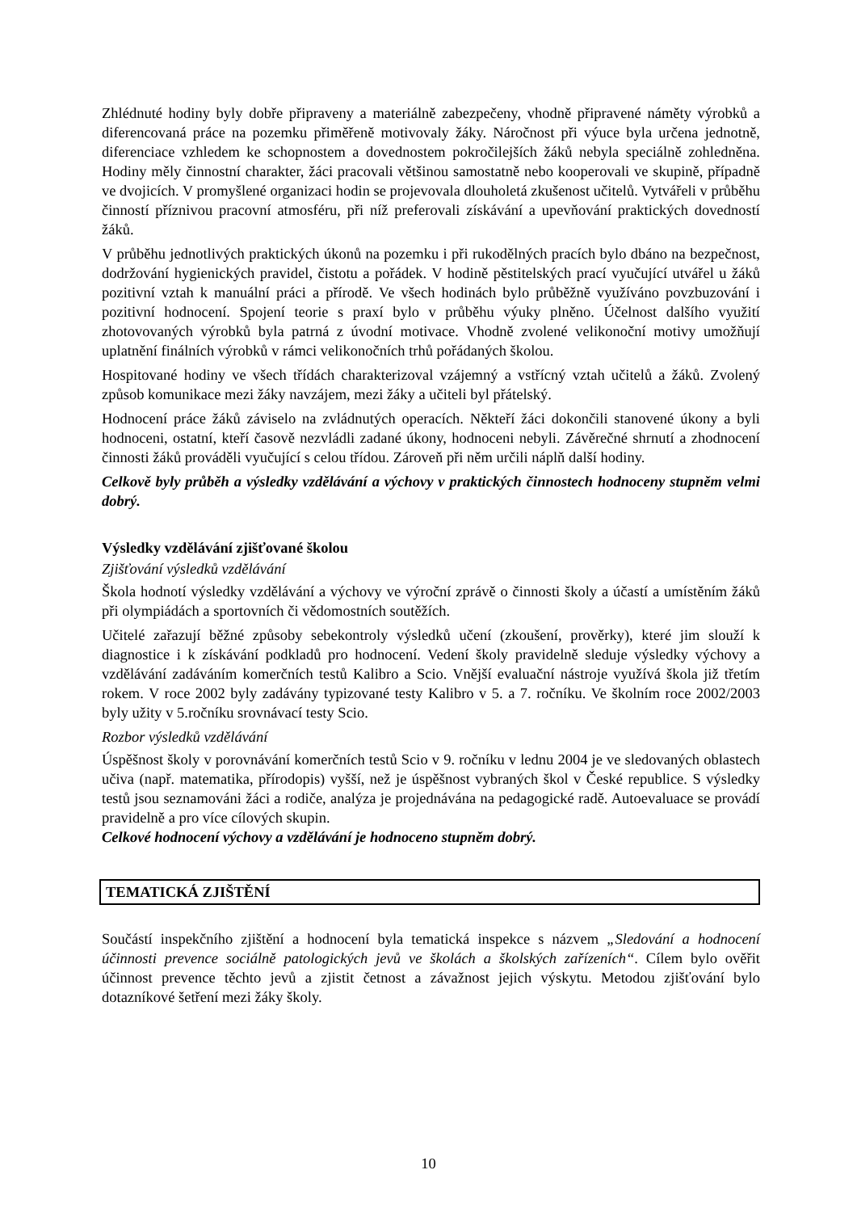Zhlédnuté hodiny byly dobře připraveny a materiálně zabezpečeny, vhodně připravené náměty výrobků a diferencovaná práce na pozemku přiměřeně motivovaly žáky. Náročnost při výuce byla určena jednotně, diferenciace vzhledem ke schopnostem a dovednostem pokročilejších žáků nebyla speciálně zohledněna. Hodiny měly činnostní charakter, žáci pracovali většinou samostatně nebo kooperovali ve skupině, případně ve dvojicích. V promyšlené organizaci hodin se projevovala dlouholetá zkušenost učitelů. Vytvářeli v průběhu činností příznivou pracovní atmosféru, při níž preferovali získávání a upevňování praktických dovedností žáků.
V průběhu jednotlivých praktických úkonů na pozemku i při rukodělných pracích bylo dbáno na bezpečnost, dodržování hygienických pravidel, čistotu a pořádek. V hodině pěstitelských prací vyučující utvářel u žáků pozitivní vztah k manuální práci a přírodě. Ve všech hodinách bylo průběžně využíváno povzbuzování i pozitivní hodnocení. Spojení teorie s praxí bylo v průběhu výuky plněno. Účelnost dalšího využití zhotovovaných výrobků byla patrná z úvodní motivace. Vhodně zvolené velikonoční motivy umožňují uplatnění finálních výrobků v rámci velikonočních trhů pořádaných školou.
Hospitované hodiny ve všech třídách charakterizoval vzájemný a vstřícný vztah učitelů a žáků. Zvolený způsob komunikace mezi žáky navzájem, mezi žáky a učiteli byl přátelský.
Hodnocení práce žáků záviselo na zvládnutých operacích. Někteří žáci dokončili stanovené úkony a byli hodnoceni, ostatní, kteří časově nezvládli zadané úkony, hodnoceni nebyli. Závěrečné shrnutí a zhodnocení činnosti žáků prováděli vyučující s celou třídou. Zároveň při něm určili náplň další hodiny.
Celkově byly průběh a výsledky vzdělávání a výchovy v praktických činnostech hodnoceny stupněm velmi dobrý.
Výsledky vzdělávání zjišťované školou
Zjišťování výsledků vzdělávání
Škola hodnotí výsledky vzdělávání a výchovy ve výroční zprávě o činnosti školy a účastí a umístěním žáků při olympiádách a sportovních či vědomostních soutěžích.
Učitelé zařazují běžné způsoby sebekontroly výsledků učení (zkoušení, prověrky), které jim slouží k diagnostice i k získávání podkladů pro hodnocení. Vedení školy pravidelně sleduje výsledky výchovy a vzdělávání zadáváním komerčních testů Kalibro a Scio. Vnější evaluační nástroje využívá škola již třetím rokem. V roce 2002 byly zadávány typizované testy Kalibro v 5. a 7. ročníku. Ve školním roce 2002/2003 byly užity v 5.ročníku srovnávací testy Scio.
Rozbor výsledků vzdělávání
Úspěšnost školy v porovnávání komerčních testů Scio v 9. ročníku v lednu 2004 je ve sledovaných oblastech učiva (např. matematika, přírodopis) vyšší, než je úspěšnost vybraných škol v České republice. S výsledky testů jsou seznamováni žáci a rodiče, analýza je projednávána na pedagogické radě. Autoevaluace se provádí pravidelně a pro více cílových skupin.
Celkové hodnocení výchovy a vzdělávání je hodnoceno stupněm dobrý.
TEMATICKÁ ZJIŠTĚNÍ
Součástí inspekčního zjištění a hodnocení byla tematická inspekce s názvem „Sledování a hodnocení účinnosti prevence sociálně patologických jevů ve školách a školských zařízeních“. Cílem bylo ověřit účinnost prevence těchto jevů a zjistit četnost a závažnost jejich výskytu. Metodou zjišťování bylo dotazníkové šetření mezi žáky školy.
10